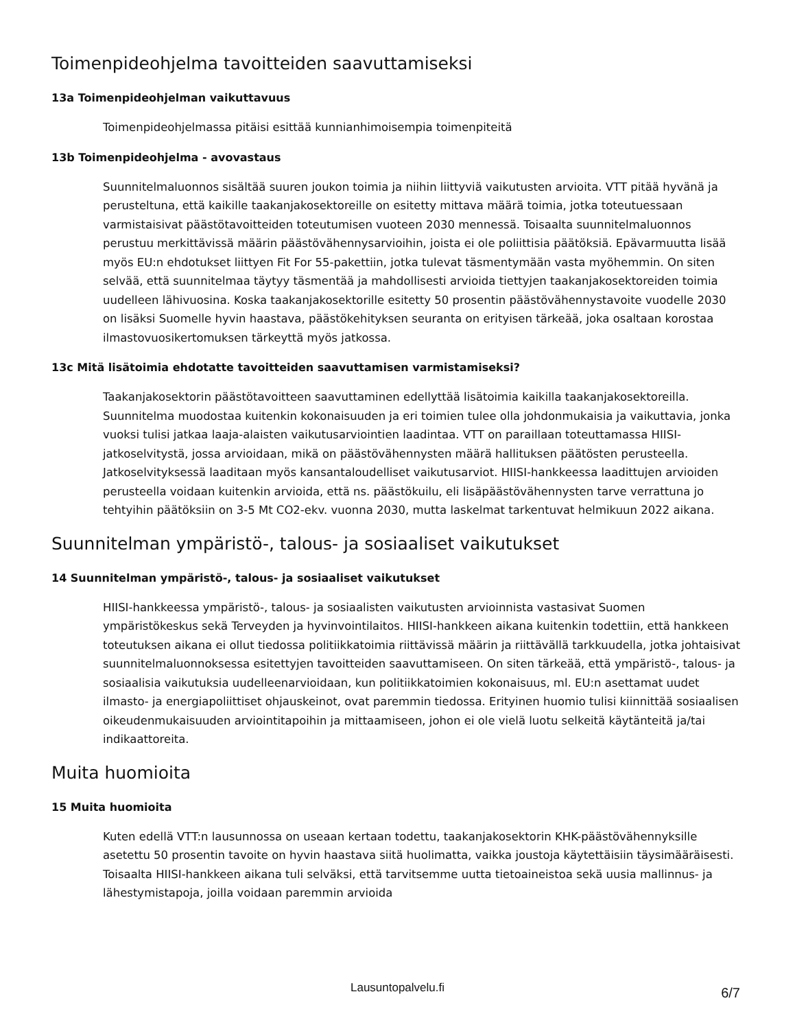Toimenpideohjelma tavoitteiden saavuttamiseksi
13a Toimenpideohjelman vaikuttavuus
Toimenpideohjelmassa pitäisi esittää kunnianhimoisempia toimenpiteitä
13b Toimenpideohjelma - avovastaus
Suunnitelmaluonnos sisältää suuren joukon toimia ja niihin liittyviä vaikutusten arvioita. VTT pitää hyvänä ja perusteltuna, että kaikille taakanjakosektoreille on esitetty mittava määrä toimia, jotka toteutuessaan varmistaisivat päästötavoitteiden toteutumisen vuoteen 2030 mennessä. Toisaalta suunnitelmaluonnos perustuu merkittävissä määrin päästövähennysarvioihin, joista ei ole poliittisia päätöksiä. Epävarmuutta lisää myös EU:n ehdotukset liittyen Fit For 55-pakettiin, jotka tulevat täsmentymään vasta myöhemmin. On siten selvää, että suunnitelmaa täytyy täsmentää ja mahdollisesti arvioida tiettyjen taakanjakosektoreiden toimia uudelleen lähivuosina. Koska taakanjakosektorille esitetty 50 prosentin päästövähennystavoite vuodelle 2030 on lisäksi Suomelle hyvin haastava, päästökehityksen seuranta on erityisen tärkeää, joka osaltaan korostaa ilmastovuosikertomuksen tärkeyttä myös jatkossa.
13c Mitä lisätoimia ehdotatte tavoitteiden saavuttamisen varmistamiseksi?
Taakanjakosektorin päästötavoitteen saavuttaminen edellyttää lisätoimia kaikilla taakanjakosektoreilla. Suunnitelma muodostaa kuitenkin kokonaisuuden ja eri toimien tulee olla johdonmukaisia ja vaikuttavia, jonka vuoksi tulisi jatkaa laaja-alaisten vaikutusarviointien laadintaa. VTT on paraillaan toteuttamassa HIISI-jatkoselvitystä, jossa arvioidaan, mikä on päästövähennysten määrä hallituksen päätösten perusteella. Jatkoselvityksessä laaditaan myös kansantaloudelliset vaikutusarviot. HIISI-hankkeessa laadittujen arvioiden perusteella voidaan kuitenkin arvioida, että ns. päästökuilu, eli lisäpäästövähennysten tarve verrattuna jo tehtyihin päätöksiin on 3-5 Mt CO2-ekv. vuonna 2030, mutta laskelmat tarkentuvat helmikuun 2022 aikana.
Suunnitelman ympäristö-, talous- ja sosiaaliset vaikutukset
14 Suunnitelman ympäristö-, talous- ja sosiaaliset vaikutukset
HIISI-hankkeessa ympäristö-, talous- ja sosiaalisten vaikutusten arvioinnista vastasivat Suomen ympäristökeskus sekä Terveyden ja hyvinvointilaitos. HIISI-hankkeen aikana kuitenkin todettiin, että hankkeen toteutuksen aikana ei ollut tiedossa politiikkatoimia riittävissä määrin ja riittävällä tarkkuudella, jotka johtaisivat suunnitelmaluonnoksessa esitettyjen tavoitteiden saavuttamiseen. On siten tärkeää, että ympäristö-, talous- ja sosiaalisia vaikutuksia uudelleenarvioidaan, kun politiikkatoimien kokonaisuus, ml. EU:n asettamat uudet ilmasto- ja energiapoliittiset ohjauskeinot, ovat paremmin tiedossa. Erityinen huomio tulisi kiinnittää sosiaalisen oikeudenmukaisuuden arviointitapoihin ja mittaamiseen, johon ei ole vielä luotu selkeitä käytänteitä ja/tai indikaattoreita.
Muita huomioita
15 Muita huomioita
Kuten edellä VTT:n lausunnossa on useaan kertaan todettu, taakanjakosektorin KHK-päästövähennyksille asetettu 50 prosentin tavoite on hyvin haastava siitä huolimatta, vaikka joustoja käytettäisiin täysimääräisesti. Toisaalta HIISI-hankkeen aikana tuli selväksi, että tarvitsemme uutta tietoaineistoa sekä uusia mallinnus- ja lähestymistapoja, joilla voidaan paremmin arvioida
Lausuntopalvelu.fi
6/7